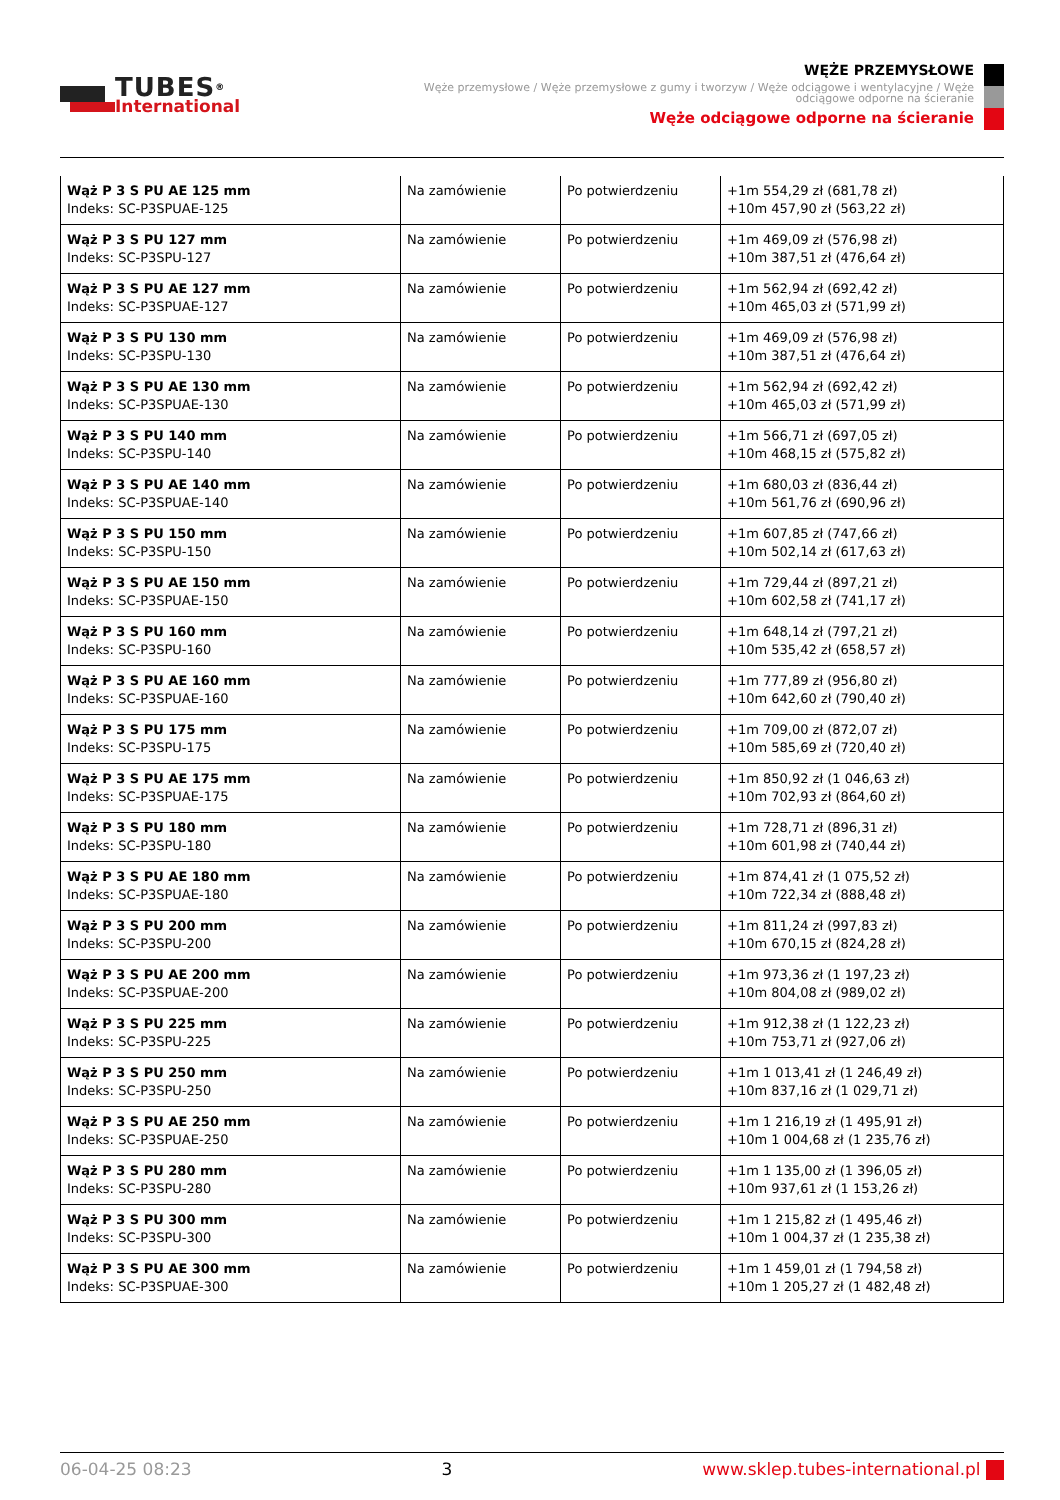TUBES<sup>®</sup>
International
WĘŻE PRZEMYSŁOWE
Węże przemysłowe / Węże przemysłowe z gumy i tworzyw / Węże odciągowe i wentylacyjne / Węże odciągowe odporne na ścieranie
Węże odciągowe odporne na ścieranie
| Wąż P 3 S PU AE 125 mm Indeks: SC-P3SPUAE-125 | Na zamówienie | Po potwierdzeniu | +1m 554,29 zł (681,78 zł) +10m 457,90 zł (563,22 zł) |
| Wąż P 3 S PU 127 mm Indeks: SC-P3SPU-127 | Na zamówienie | Po potwierdzeniu | +1m 469,09 zł (576,98 zł) +10m 387,51 zł (476,64 zł) |
| Wąż P 3 S PU AE 127 mm Indeks: SC-P3SPUAE-127 | Na zamówienie | Po potwierdzeniu | +1m 562,94 zł (692,42 zł) +10m 465,03 zł (571,99 zł) |
| Wąż P 3 S PU 130 mm Indeks: SC-P3SPU-130 | Na zamówienie | Po potwierdzeniu | +1m 469,09 zł (576,98 zł) +10m 387,51 zł (476,64 zł) |
| Wąż P 3 S PU AE 130 mm Indeks: SC-P3SPUAE-130 | Na zamówienie | Po potwierdzeniu | +1m 562,94 zł (692,42 zł) +10m 465,03 zł (571,99 zł) |
| Wąż P 3 S PU 140 mm Indeks: SC-P3SPU-140 | Na zamówienie | Po potwierdzeniu | +1m 566,71 zł (697,05 zł) +10m 468,15 zł (575,82 zł) |
| Wąż P 3 S PU AE 140 mm Indeks: SC-P3SPUAE-140 | Na zamówienie | Po potwierdzeniu | +1m 680,03 zł (836,44 zł) +10m 561,76 zł (690,96 zł) |
| Wąż P 3 S PU 150 mm Indeks: SC-P3SPU-150 | Na zamówienie | Po potwierdzeniu | +1m 607,85 zł (747,66 zł) +10m 502,14 zł (617,63 zł) |
| Wąż P 3 S PU AE 150 mm Indeks: SC-P3SPUAE-150 | Na zamówienie | Po potwierdzeniu | +1m 729,44 zł (897,21 zł) +10m 602,58 zł (741,17 zł) |
| Wąż P 3 S PU 160 mm Indeks: SC-P3SPU-160 | Na zamówienie | Po potwierdzeniu | +1m 648,14 zł (797,21 zł) +10m 535,42 zł (658,57 zł) |
| Wąż P 3 S PU AE 160 mm Indeks: SC-P3SPUAE-160 | Na zamówienie | Po potwierdzeniu | +1m 777,89 zł (956,80 zł) +10m 642,60 zł (790,40 zł) |
| Wąż P 3 S PU 175 mm Indeks: SC-P3SPU-175 | Na zamówienie | Po potwierdzeniu | +1m 709,00 zł (872,07 zł) +10m 585,69 zł (720,40 zł) |
| Wąż P 3 S PU AE 175 mm Indeks: SC-P3SPUAE-175 | Na zamówienie | Po potwierdzeniu | +1m 850,92 zł (1 046,63 zł) +10m 702,93 zł (864,60 zł) |
| Wąż P 3 S PU 180 mm Indeks: SC-P3SPU-180 | Na zamówienie | Po potwierdzeniu | +1m 728,71 zł (896,31 zł) +10m 601,98 zł (740,44 zł) |
| Wąż P 3 S PU AE 180 mm Indeks: SC-P3SPUAE-180 | Na zamówienie | Po potwierdzeniu | +1m 874,41 zł (1 075,52 zł) +10m 722,34 zł (888,48 zł) |
| Wąż P 3 S PU 200 mm Indeks: SC-P3SPU-200 | Na zamówienie | Po potwierdzeniu | +1m 811,24 zł (997,83 zł) +10m 670,15 zł (824,28 zł) |
| Wąż P 3 S PU AE 200 mm Indeks: SC-P3SPUAE-200 | Na zamówienie | Po potwierdzeniu | +1m 973,36 zł (1 197,23 zł) +10m 804,08 zł (989,02 zł) |
| Wąż P 3 S PU 225 mm Indeks: SC-P3SPU-225 | Na zamówienie | Po potwierdzeniu | +1m 912,38 zł (1 122,23 zł) +10m 753,71 zł (927,06 zł) |
| Wąż P 3 S PU 250 mm Indeks: SC-P3SPU-250 | Na zamówienie | Po potwierdzeniu | +1m 1 013,41 zł (1 246,49 zł) +10m 837,16 zł (1 029,71 zł) |
| Wąż P 3 S PU AE 250 mm Indeks: SC-P3SPUAE-250 | Na zamówienie | Po potwierdzeniu | +1m 1 216,19 zł (1 495,91 zł) +10m 1 004,68 zł (1 235,76 zł) |
| Wąż P 3 S PU 280 mm Indeks: SC-P3SPU-280 | Na zamówienie | Po potwierdzeniu | +1m 1 135,00 zł (1 396,05 zł) +10m 937,61 zł (1 153,26 zł) |
| Wąż P 3 S PU 300 mm Indeks: SC-P3SPU-300 | Na zamówienie | Po potwierdzeniu | +1m 1 215,82 zł (1 495,46 zł) +10m 1 004,37 zł (1 235,38 zł) |
| Wąż P 3 S PU AE 300 mm Indeks: SC-P3SPUAE-300 | Na zamówienie | Po potwierdzeniu | +1m 1 459,01 zł (1 794,58 zł) +10m 1 205,27 zł (1 482,48 zł) |
06-04-25 08:23 3 www.sklep.tubes-international.pl